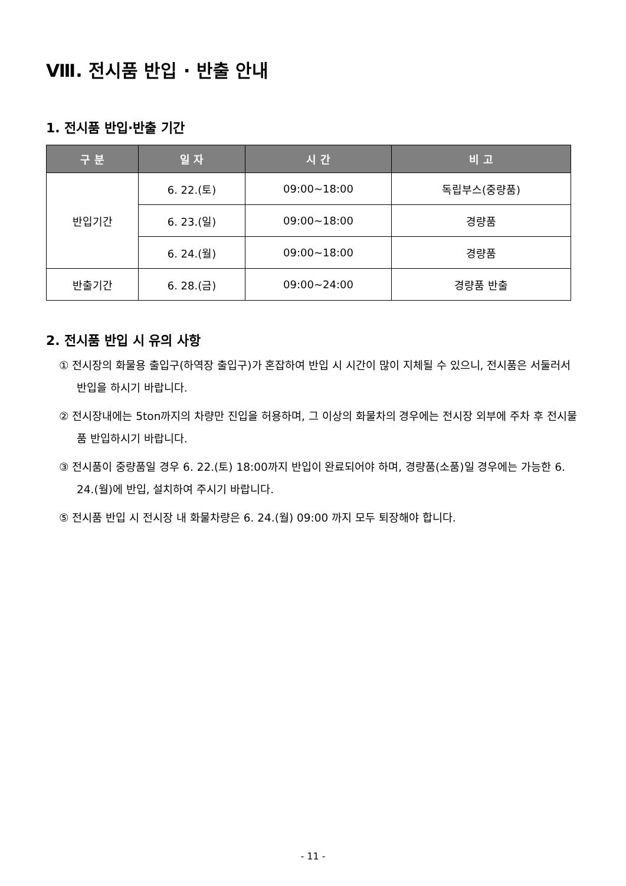Ⅷ. 전시품 반입 · 반출 안내
1. 전시품 반입·반출 기간
| 구 분 | 일 자 | 시 간 | 비 고 |
| --- | --- | --- | --- |
| 반입기간 | 6. 22.(토) | 09:00~18:00 | 독립부스(중량품) |
| | 6. 23.(일) | 09:00~18:00 | 경량품 |
| | 6. 24.(월) | 09:00~18:00 | 경량품 |
| 반출기간 | 6. 28.(금) | 09:00~24:00 | 경량품 반출 |
2. 전시품 반입 시 유의 사항
① 전시장의 화물용 출입구(하역장 출입구)가 혼잡하여 반입 시 시간이 많이 지체될 수 있으니, 전시품은 서둘러서 반입을 하시기 바랍니다.
② 전시장내에는 5ton까지의 차량만 진입을 허용하며, 그 이상의 화물차의 경우에는 전시장 외부에 주차 후 전시물품 반입하시기 바랍니다.
③ 전시품이 중량품일 경우 6. 22.(토) 18:00까지 반입이 완료되어야 하며, 경량품(소품)일 경우에는 가능한 6. 24.(월)에 반입, 설치하여 주시기 바랍니다.
⑤ 전시품 반입 시 전시장 내 화물차량은 6. 24.(월) 09:00 까지 모두 퇴장해야 합니다.
- 11 -